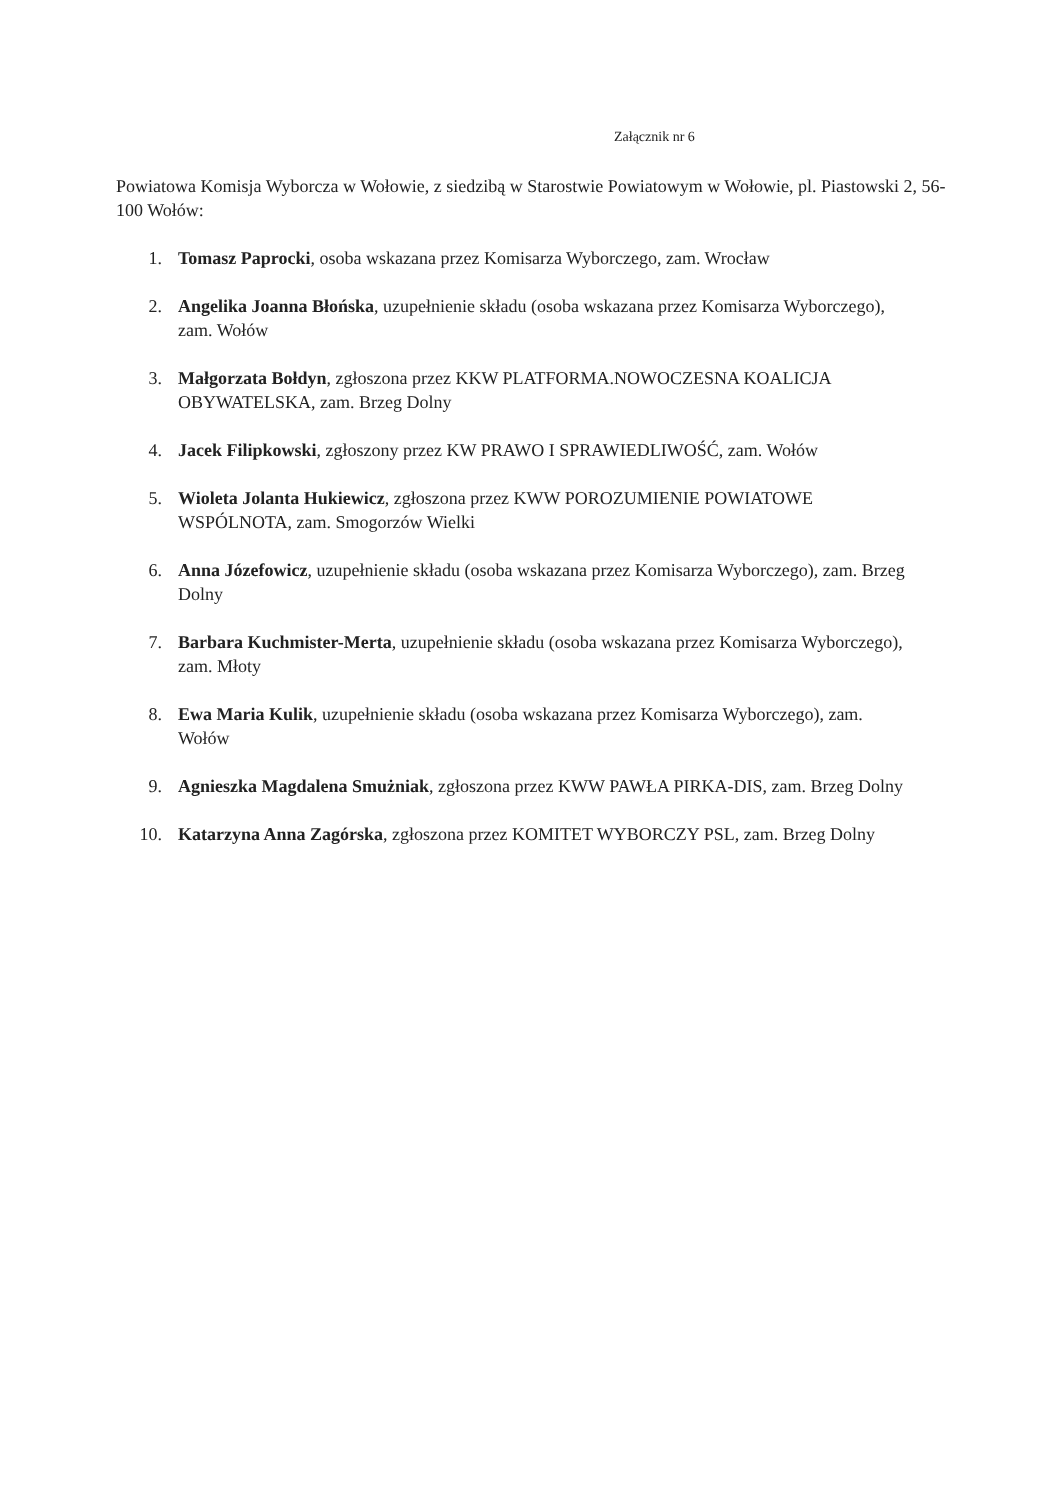Załącznik nr 6
Powiatowa Komisja Wyborcza w Wołowie, z siedzibą w Starostwie Powiatowym w Wołowie, pl. Piastowski 2, 56-100 Wołów:
1. Tomasz Paprocki, osoba wskazana przez Komisarza Wyborczego, zam. Wrocław
2. Angelika Joanna Błońska, uzupełnienie składu (osoba wskazana przez Komisarza Wyborczego), zam. Wołów
3. Małgorzata Bołdyn, zgłoszona przez KKW PLATFORMA.NOWOCZESNA KOALICJA OBYWATELSKA, zam. Brzeg Dolny
4. Jacek Filipkowski, zgłoszony przez KW PRAWO I SPRAWIEDLIWOŚĆ, zam. Wołów
5. Wioleta Jolanta Hukiewicz, zgłoszona przez KWW POROZUMIENIE POWIATOWE WSPÓLNOTA, zam. Smogorzów Wielki
6. Anna Józefowicz, uzupełnienie składu (osoba wskazana przez Komisarza Wyborczego), zam. Brzeg Dolny
7. Barbara Kuchmister-Merta, uzupełnienie składu (osoba wskazana przez Komisarza Wyborczego), zam. Młoty
8. Ewa Maria Kulik, uzupełnienie składu (osoba wskazana przez Komisarza Wyborczego), zam. Wołów
9. Agnieszka Magdalena Smużniak, zgłoszona przez KWW PAWŁA PIRKA-DIS, zam. Brzeg Dolny
10. Katarzyna Anna Zagórska, zgłoszona przez KOMITET WYBORCZY PSL, zam. Brzeg Dolny